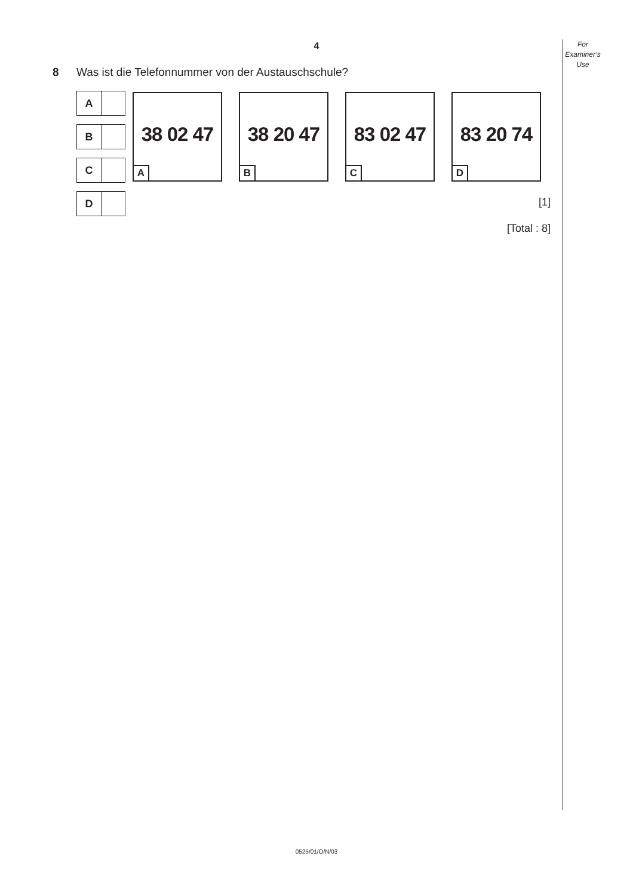For
Examiner’s
Use
4
8 Was ist die Telefonnummer von der Austauschschule?
A
B
C
D
38 02 47
A
38 20 47
B
83 02 47
C
83 20 74
D
[1]
[Total : 8]
0525/01/O/N/03